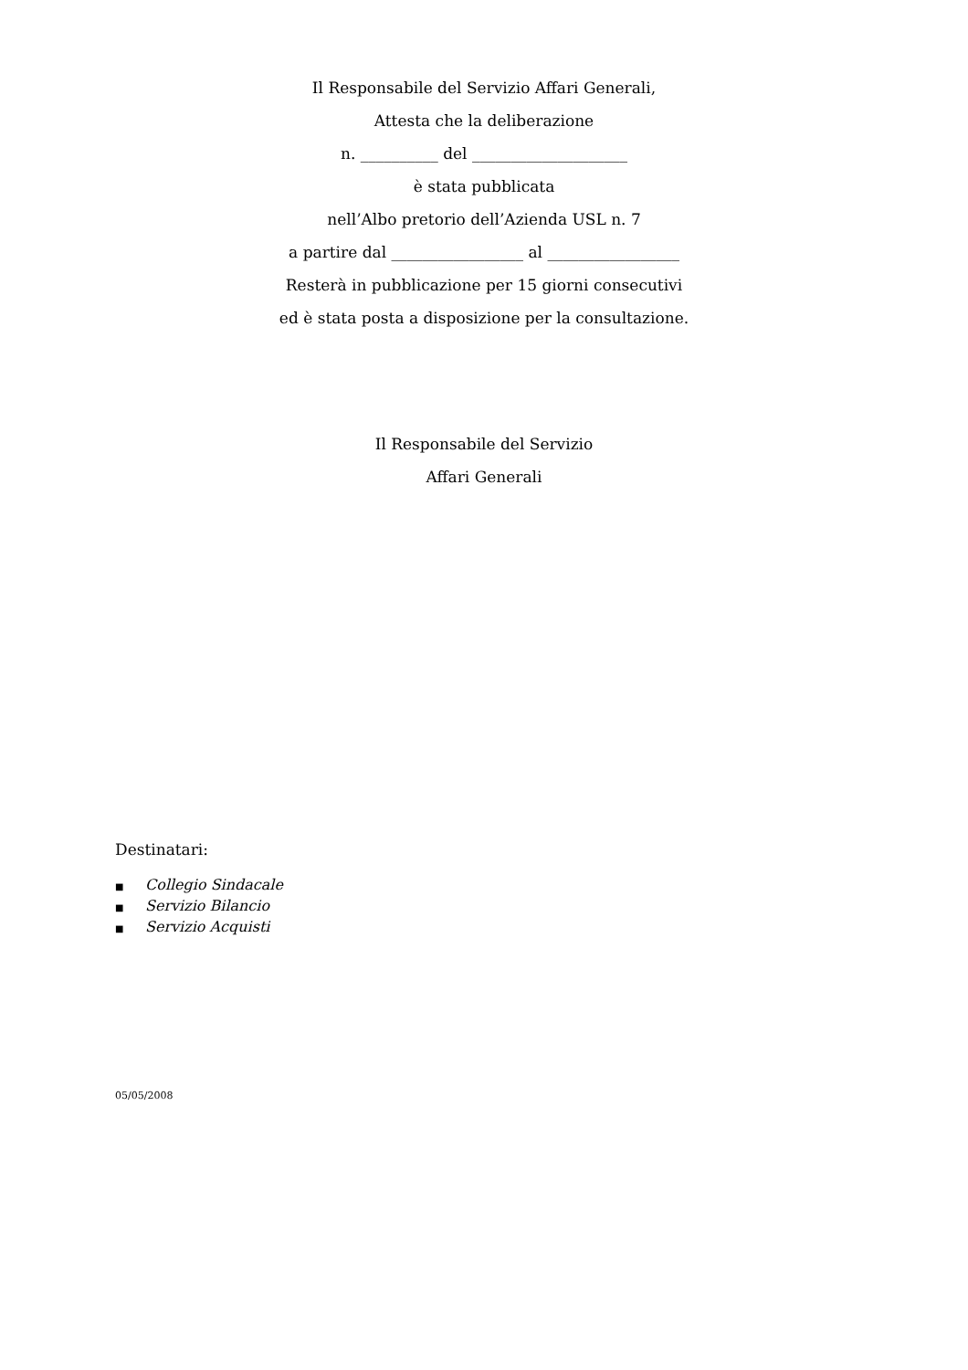Il Responsabile del Servizio Affari Generali,
Attesta che la deliberazione
n. __________ del ____________________
è stata pubblicata
nell’Albo pretorio dell’Azienda USL n. 7
a partire dal _________________ al _________________
Resterà in pubblicazione per 15 giorni consecutivi
ed è stata posta a disposizione per la consultazione.
Il Responsabile del Servizio
Affari Generali
Destinatari:
■ Collegio Sindacale
■ Servizio Bilancio
■ Servizio Acquisti
05/05/2008